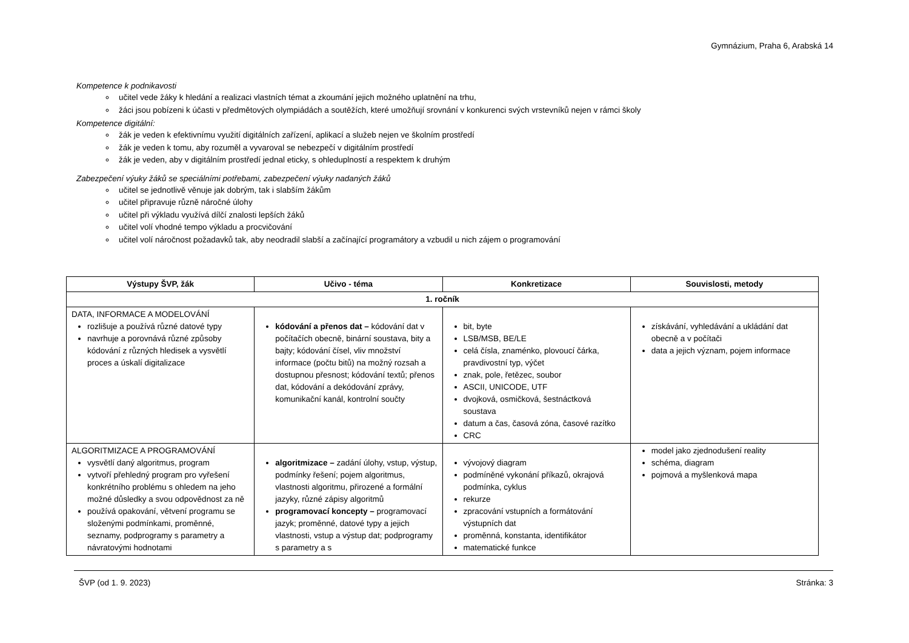Gymnázium, Praha 6, Arabská 14
Kompetence k podnikavosti
učitel vede žáky k hledání a realizaci vlastních témat a zkoumání jejich možného uplatnění na trhu,
žáci jsou pobízeni k účasti v předmětových olympiádách a soutěžích, které umožňují srovnání v konkurenci svých vrstevníků nejen v rámci školy
Kompetence digitální:
žák je veden k efektivnímu využití digitálních zařízení, aplikací a služeb nejen ve školním prostředí
žák je veden k tomu, aby rozuměl a vyvaroval se nebezpečí v digitálním prostředí
žák je veden, aby v digitálním prostředí jednal eticky, s ohleduplností a respektem k druhým
Zabezpečení výuky žáků se speciálními potřebami, zabezpečení výuky nadaných žáků
učitel se jednotlivě věnuje jak dobrým, tak i slabším žákům
učitel připravuje různě náročné úlohy
učitel při výkladu využívá dílčí znalosti lepších žáků
učitel volí vhodné tempo výkladu a procvičování
učitel volí náročnost požadavků tak, aby neodradil slabší a začínající programátory a vzbudil u nich zájem o programování
| Výstupy ŠVP, žák | Učivo - téma | Konkretizace | Souvislosti, metody |
| --- | --- | --- | --- |
| 1. ročník | | | |
| DATA, INFORMACE A MODELOVÁNÍ rozlišuje a používá různé datové typy navrhuje a porovnává různé způsoby kódování z různých hledisek a vysvětlí proces a úskalí digitalizace | kódování a přenos dat – kódování dat v počítačích obecně, binární soustava, bity a bajty; kódování čísel, vliv množství informace (počtu bitů) na možný rozsah a dostupnou přesnost; kódování textů; přenos dat, kódování a dekódování zprávy, komunikační kanál, kontrolní součty | bit, byte LSB/MSB, BE/LE celá čísla, znaménko, plovoucí čárka, pravdivostní typ, výčet znak, pole, řetězec, soubor ASCII, UNICODE, UTF dvojková, osmičková, šestnáctková soustava datum a čas, časová zóna, časové razítko CRC | získávání, vyhledávání a ukládání dat obecně a v počítači data a jejich význam, pojem informace |
| ALGORITMIZACE A PROGRAMOVÁNÍ vysvětlí daný algoritmus, program vytvoří přehledný program pro vyřešení konkrétního problému s ohledem na jeho možné důsledky a svou odpovědnost za ně používá opakování, větvení programu se složenými podmínkami, proměnné, seznamy, podprogramy s parametry a návratovými hodnotami | algoritmizace – zadání úlohy, vstup, výstup, podmínky řešení; pojem algoritmus, vlastnosti algoritmu, přirozené a formální jazyky, různé zápisy algoritmů programovací koncepty – programovací jazyk; proměnné, datové typy a jejich vlastnosti, vstup a výstup dat; podprogramy s parametry a s | vývojový diagram podmíněné vykonání příkazů, okrajová podmínka, cyklus rekurze zpracování vstupních a formátování výstupních dat proměnná, konstanta, identifikátor matematické funkce | model jako zjednodušení reality schéma, diagram pojmová a myšlenková mapa |
ŠVP (od 1. 9. 2023) Stránka: 3